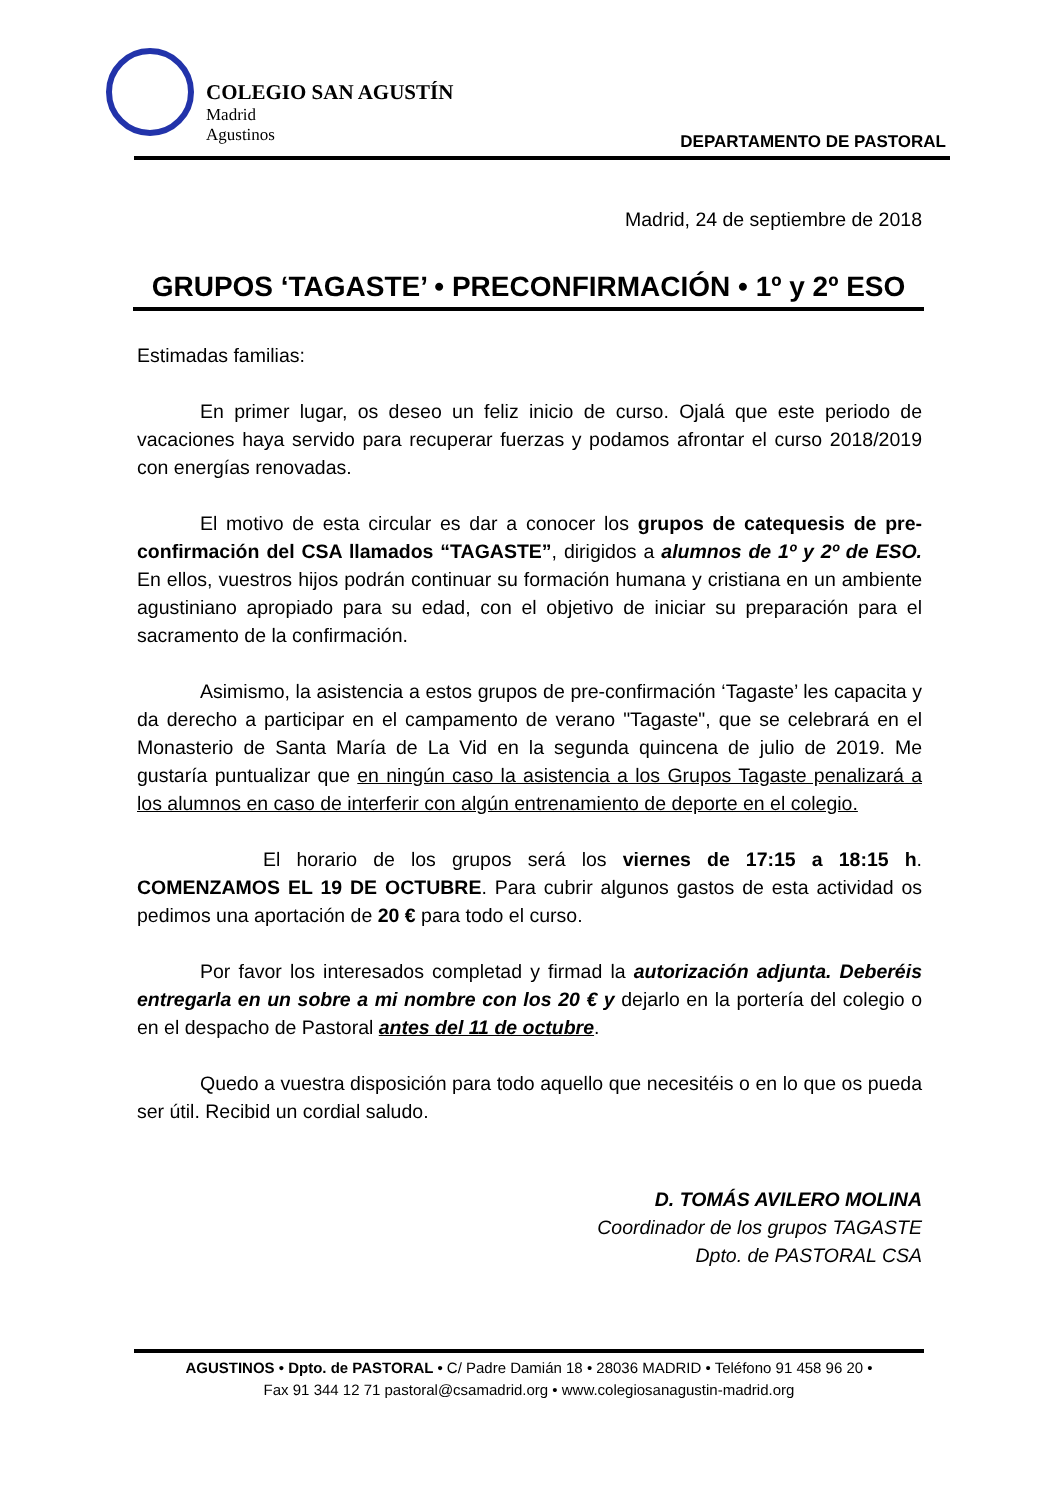COLEGIO SAN AGUSTÍN
Madrid
Agustinos
DEPARTAMENTO DE PASTORAL
Madrid, 24 de septiembre de 2018
GRUPOS ‘TAGASTE’ • PRECONFIRMACIÓN • 1º y 2º ESO
Estimadas familias:
En primer lugar, os deseo un feliz inicio de curso. Ojalá que este periodo de vacaciones haya servido para recuperar fuerzas y podamos afrontar el curso 2018/2019 con energías renovadas.
El motivo de esta circular es dar a conocer los grupos de catequesis de pre-confirmación del CSA llamados “TAGASTE”, dirigidos a alumnos de 1º y 2º de ESO. En ellos, vuestros hijos podrán continuar su formación humana y cristiana en un ambiente agustiniano apropiado para su edad, con el objetivo de iniciar su preparación para el sacramento de la confirmación.
Asimismo, la asistencia a estos grupos de pre-confirmación ‘Tagaste’ les capacita y da derecho a participar en el campamento de verano "Tagaste", que se celebrará en el Monasterio de Santa María de La Vid en la segunda quincena de julio de 2019. Me gustaría puntualizar que en ningún caso la asistencia a los Grupos Tagaste penalizará a los alumnos en caso de interferir con algún entrenamiento de deporte en el colegio.
El horario de los grupos será los viernes de 17:15 a 18:15 h. COMENZAMOS EL 19 DE OCTUBRE. Para cubrir algunos gastos de esta actividad os pedimos una aportación de 20 € para todo el curso.
Por favor los interesados completad y firmad la autorización adjunta. Deberéis entregarla en un sobre a mi nombre con los 20 € y dejarlo en la portería del colegio o en el despacho de Pastoral antes del 11 de octubre.
Quedo a vuestra disposición para todo aquello que necesitéis o en lo que os pueda ser útil. Recibid un cordial saludo.
D. TOMÁS AVILERO MOLINA
Coordinador de los grupos TAGASTE
Dpto. de PASTORAL CSA
AGUSTINOS • Dpto. de PASTORAL • C/ Padre Damián 18 • 28036 MADRID • Teléfono 91 458 96 20 •
Fax 91 344 12 71 pastoral@csamadrid.org • www.colegiosanagustin-madrid.org